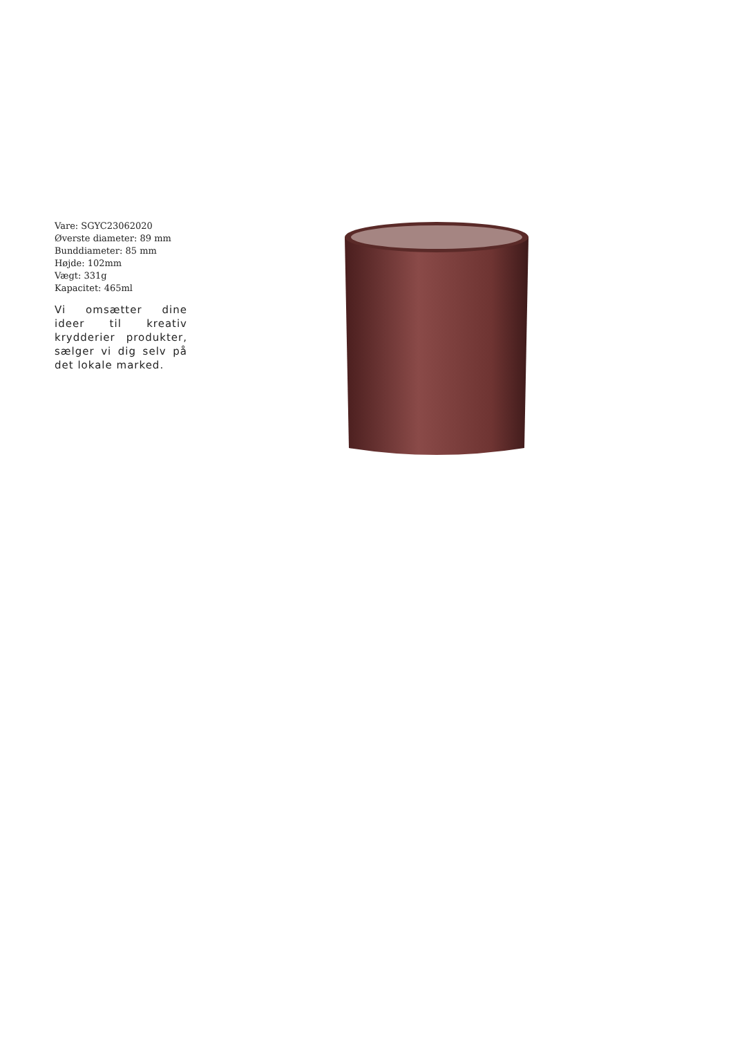Vare: SGYC23062020
Øverste diameter: 89 mm
Bunddiameter: 85 mm
Højde: 102mm
Vægt: 331g
Kapacitet: 465ml
Vi omsætter dine ideer til kreativ krydderier produkter, sælger vi dig selv på det lokale marked.